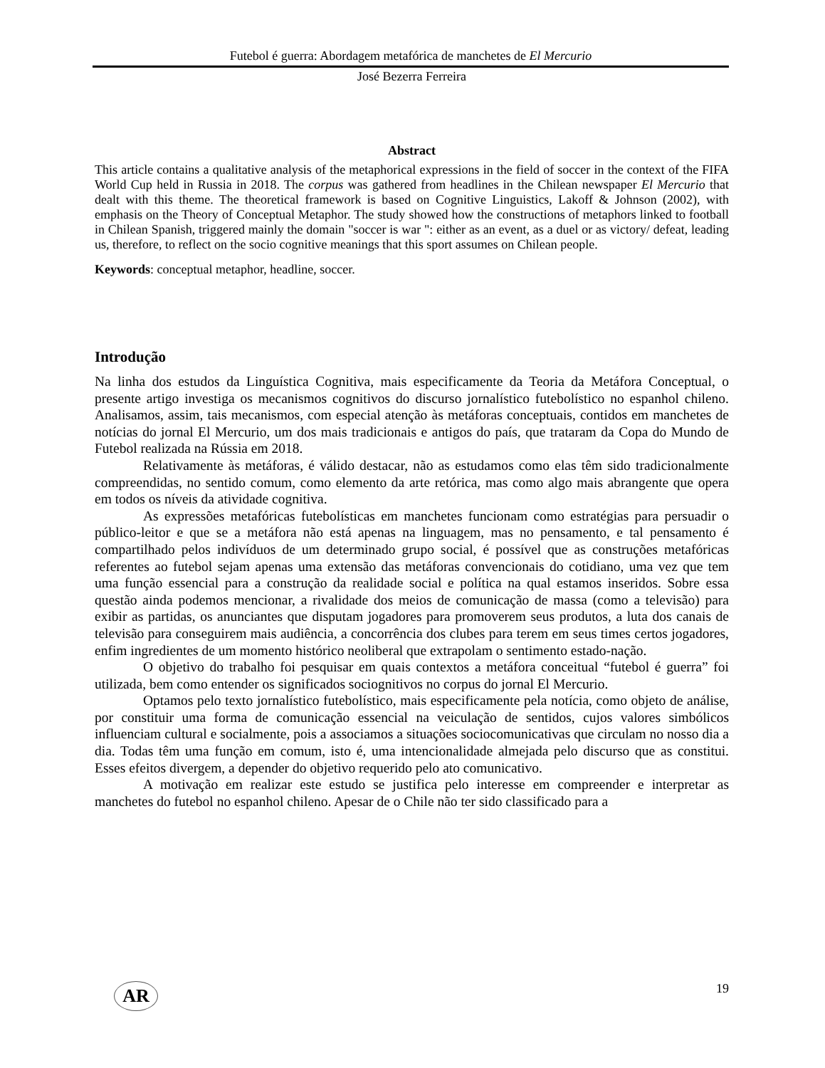Futebol é guerra: Abordagem metafórica de manchetes de El Mercurio
José Bezerra Ferreira
Abstract
This article contains a qualitative analysis of the metaphorical expressions in the field of soccer in the context of the FIFA World Cup held in Russia in 2018. The corpus was gathered from headlines in the Chilean newspaper El Mercurio that dealt with this theme. The theoretical framework is based on Cognitive Linguistics, Lakoff & Johnson (2002), with emphasis on the Theory of Conceptual Metaphor. The study showed how the constructions of metaphors linked to football in Chilean Spanish, triggered mainly the domain "soccer is war ": either as an event, as a duel or as victory/ defeat, leading us, therefore, to reflect on the socio cognitive meanings that this sport assumes on Chilean people.
Keywords: conceptual metaphor, headline, soccer.
Introdução
Na linha dos estudos da Linguística Cognitiva, mais especificamente da Teoria da Metáfora Conceptual, o presente artigo investiga os mecanismos cognitivos do discurso jornalístico futebolístico no espanhol chileno. Analisamos, assim, tais mecanismos, com especial atenção às metáforas conceptuais, contidos em manchetes de notícias do jornal El Mercurio, um dos mais tradicionais e antigos do país, que trataram da Copa do Mundo de Futebol realizada na Rússia em 2018.
Relativamente às metáforas, é válido destacar, não as estudamos como elas têm sido tradicionalmente compreendidas, no sentido comum, como elemento da arte retórica, mas como algo mais abrangente que opera em todos os níveis da atividade cognitiva.
As expressões metafóricas futebolísticas em manchetes funcionam como estratégias para persuadir o público-leitor e que se a metáfora não está apenas na linguagem, mas no pensamento, e tal pensamento é compartilhado pelos indivíduos de um determinado grupo social, é possível que as construções metafóricas referentes ao futebol sejam apenas uma extensão das metáforas convencionais do cotidiano, uma vez que tem uma função essencial para a construção da realidade social e política na qual estamos inseridos. Sobre essa questão ainda podemos mencionar, a rivalidade dos meios de comunicação de massa (como a televisão) para exibir as partidas, os anunciantes que disputam jogadores para promoverem seus produtos, a luta dos canais de televisão para conseguirem mais audiência, a concorrência dos clubes para terem em seus times certos jogadores, enfim ingredientes de um momento histórico neoliberal que extrapolam o sentimento estado-nação.
O objetivo do trabalho foi pesquisar em quais contextos a metáfora conceitual “futebol é guerra” foi utilizada, bem como entender os significados sociognitivos no corpus do jornal El Mercurio.
Optamos pelo texto jornalístico futebolístico, mais especificamente pela notícia, como objeto de análise, por constituir uma forma de comunicação essencial na veiculação de sentidos, cujos valores simbólicos influenciam cultural e socialmente, pois a associamos a situações sociocomunicativas que circulam no nosso dia a dia. Todas têm uma função em comum, isto é, uma intencionalidade almejada pelo discurso que as constitui. Esses efeitos divergem, a depender do objetivo requerido pelo ato comunicativo.
A motivação em realizar este estudo se justifica pelo interesse em compreender e interpretar as manchetes do futebol no espanhol chileno. Apesar de o Chile não ter sido classificado para a
AR
19